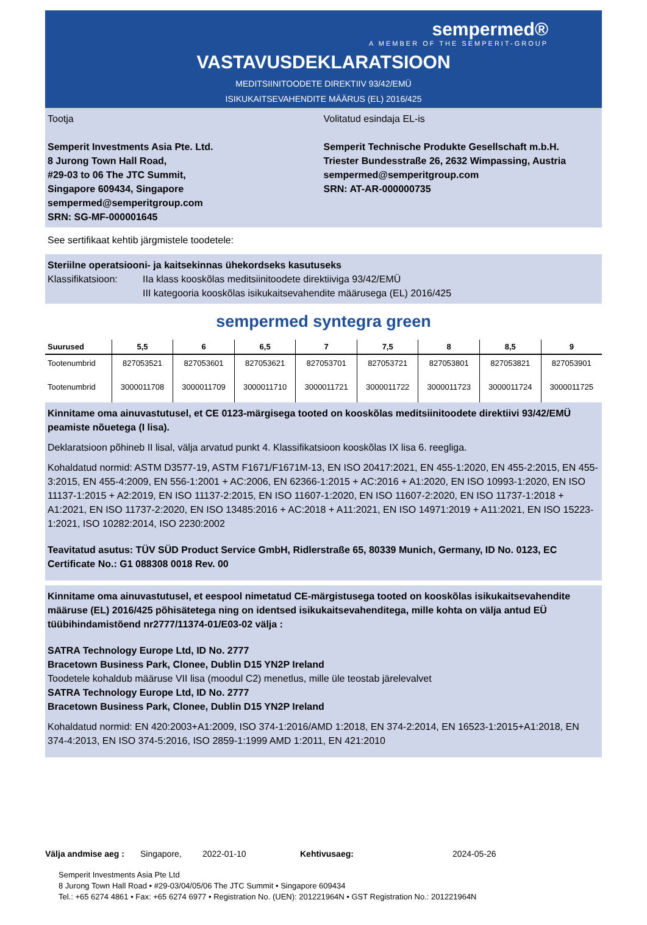sempermed®
A MEMBER OF THE SEMPERIT-GROUP
VASTAVUSDEKLARATSIOON
MEDITSIINITOODETE DIREKTIIV 93/42/EMÜ
ISIKUKAITSEVAHENDITE MÄÄRUS (EL) 2016/425
Tootja
Semperit Investments Asia Pte. Ltd.
8 Jurong Town Hall Road,
#29-03 to 06 The JTC Summit,
Singapore 609434, Singapore
sempermed@semperitgroup.com
SRN: SG-MF-000001645
Volitatud esindaja EL-is
Semperit Technische Produkte Gesellschaft m.b.H.
Triester Bundesstraße 26, 2632 Wimpassing, Austria
sempermed@semperitgroup.com
SRN: AT-AR-000000735
See sertifikaat kehtib järgmistele toodetele:
Steriilne operatsiooni- ja kaitsekinnas ühekordseks kasutuseks
Klassifikatsioon: IIa klass kooskõlas meditsiinitoodete direktiiviga 93/42/EMÜ
III kategooria kooskõlas isikukaitsevahendite määrusega (EL) 2016/425
sempermed syntegra green
| Suurused | 5,5 | 6 | 6,5 | 7 | 7,5 | 8 | 8,5 | 9 |
| --- | --- | --- | --- | --- | --- | --- | --- | --- |
| Tootenumbrid | 827053521 | 827053601 | 827053621 | 827053701 | 827053721 | 827053801 | 827053821 | 827053901 |
| Tootenumbrid | 3000011708 | 3000011709 | 3000011710 | 3000011721 | 3000011722 | 3000011723 | 3000011724 | 3000011725 |
Kinnitame oma ainuvastutusel, et CE 0123-märgisega tooted on kooskõlas meditsiinitoodete direktiivi 93/42/EMÜ peamiste nõuetega (I lisa).
Deklaratsioon põhineb II lisal, välja arvatud punkt 4. Klassifikatsioon kooskõlas IX lisa 6. reegliga.
Kohaldatud normid: ASTM D3577-19, ASTM F1671/F1671M-13, EN ISO 20417:2021, EN 455-1:2020, EN 455-2:2015, EN 455-3:2015, EN 455-4:2009, EN 556-1:2001 + AC:2006, EN 62366-1:2015 + AC:2016 + A1:2020, EN ISO 10993-1:2020, EN ISO 11137-1:2015 + A2:2019, EN ISO 11137-2:2015, EN ISO 11607-1:2020, EN ISO 11607-2:2020, EN ISO 11737-1:2018 + A1:2021, EN ISO 11737-2:2020, EN ISO 13485:2016 + AC:2018 + A11:2021, EN ISO 14971:2019 + A11:2021, EN ISO 15223-1:2021, ISO 10282:2014, ISO 2230:2002
Teavitatud asutus: TÜV SÜD Product Service GmbH, Ridlerstraße 65, 80339 Munich, Germany, ID No. 0123, EC Certificate No.: G1 088308 0018 Rev. 00
Kinnitame oma ainuvastutusel, et eespool nimetatud CE-märgistusega tooted on kooskõlas isikukaitsevahendite määruse (EL) 2016/425 põhisätetega ning on identsed isikukaitsevahenditega, mille kohta on välja antud EÜ tüübihindamistõend nr2777/11374-01/E03-02 välja :
SATRA Technology Europe Ltd, ID No. 2777
Bracetown Business Park, Clonee, Dublin D15 YN2P Ireland
Toodetele kohaldub määruse VII lisa (moodul C2) menetlus, mille üle teostab järelevalvet
SATRA Technology Europe Ltd, ID No. 2777
Bracetown Business Park, Clonee, Dublin D15 YN2P Ireland
Kohaldatud normid: EN 420:2003+A1:2009, ISO 374-1:2016/AMD 1:2018, EN 374-2:2014, EN 16523-1:2015+A1:2018, EN 374-4:2013, EN ISO 374-5:2016, ISO 2859-1:1999 AMD 1:2011, EN 421:2010
Välja andmise aeg : Singapore, 2022-01-10 Kehtivusaeg: 2024-05-26
Semperit Investments Asia Pte Ltd
8 Jurong Town Hall Road • #29-03/04/05/06 The JTC Summit • Singapore 609434
Tel.: +65 6274 4861 • Fax: +65 6274 6977 • Registration No. (UEN): 201221964N • GST Registration No.: 201221964N